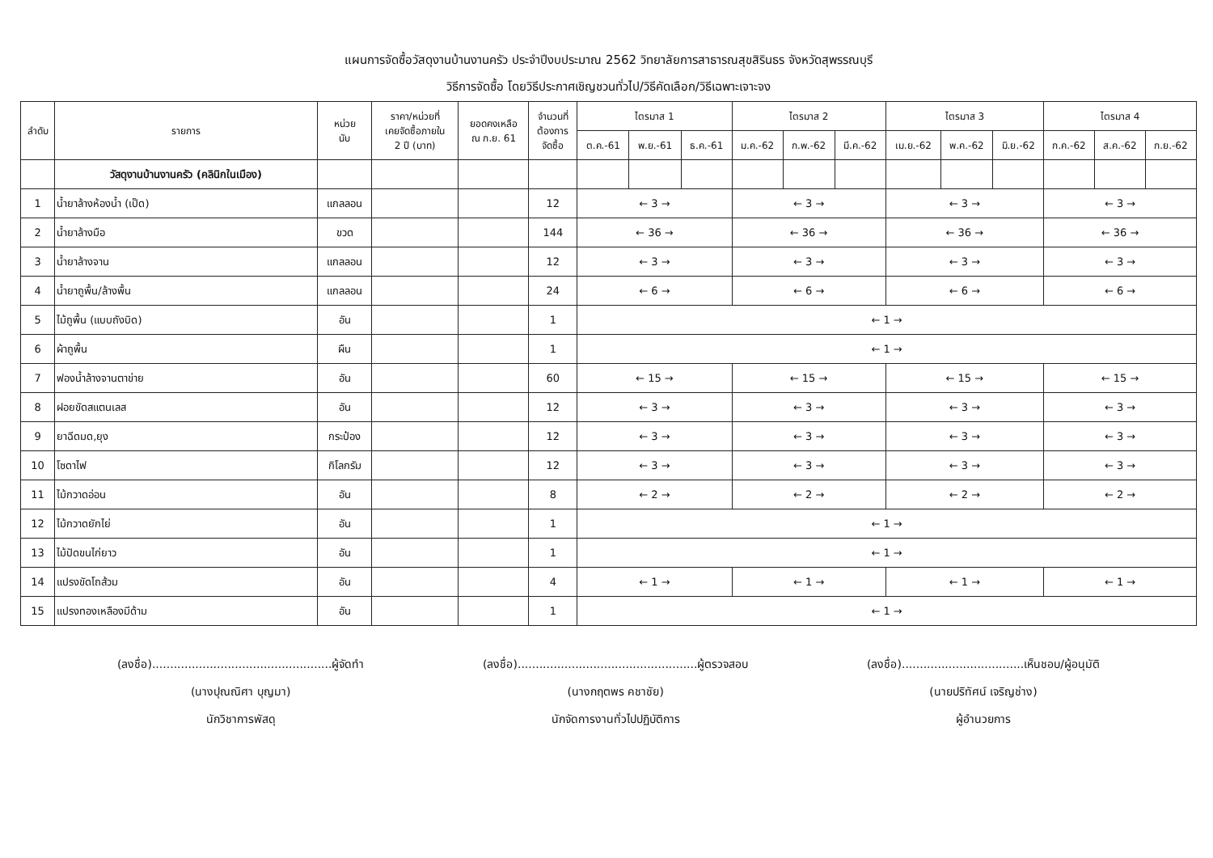แผนการจัดซื้อวัสดุงานบ้านงานครัว ประจำปีงบประมาณ 2562 วิทยาลัยการสาธารณสุขสิรินธร จังหวัดสุพรรณบุรี
วิธีการจัดซื้อ โดยวิธีประกาศเชิญชวนทั่วไป/วิธีคัดเลือก/วิธีเฉพาะเจาะจง
| ลำดับ | รายการ | หน่วย นับ | ราคา/หน่วยที่ เคยจัดซื้อภายใน 2 ปี (บาท) | ยอดคงเหลือ ณ ก.ย. 61 | จำนวนที่ ต้องการ จัดซื้อ | ไตรมาส 1 | | | ไตรมาส 2 | | | ไตรมาส 3 | | | ไตรมาส 4 | | |
| --- | --- | --- | --- | --- | --- | --- | --- | --- | --- | --- | --- | --- | --- | --- | --- | --- | --- |
| | | | | | | ต.ค.-61 | พ.ย.-61 | ธ.ค.-61 | ม.ค.-62 | ก.พ.-62 | มี.ค.-62 | เม.ย.-62 | พ.ค.-62 | มิ.ย.-62 | ก.ค.-62 | ส.ค.-62 | ก.ย.-62 |
| | วัสดุงานบ้านงานครัว (คลินิกในเมือง) | | | | | | | | | | | | | | | | |
| 1 | น้ำยาล้างห้องน้ำ (เป็ด) | แกลลอน | | | 12 | ← 3 → | | | ← 3 → | | | ← 3 → | | | ← 3 → | | |
| 2 | น้ำยาล้างมือ | ขวด | | | 144 | ← 36 → | | | ← 36 → | | | ← 36 → | | | ← 36 → | | |
| 3 | น้ำยาล้างจาน | แกลลอน | | | 12 | ← 3 → | | | ← 3 → | | | ← 3 → | | | ← 3 → | | |
| 4 | น้ำยาถูพื้น/ล้างพื้น | แกลลอน | | | 24 | ← 6 → | | | ← 6 → | | | ← 6 → | | | ← 6 → | | |
| 5 | ไม้ถูพื้น (แบบถังบิด) | อัน | | | 1 | ← 1 → | | | | | | | | | | | |
| 6 | ผ้าถูพื้น | ผืน | | | 1 | ← 1 → | | | | | | | | | | | |
| 7 | ฟองน้ำล้างจานตาข่าย | อัน | | | 60 | ← 15 → | | | ← 15 → | | | ← 15 → | | | ← 15 → | | |
| 8 | ฝอยขัดสแตนเลส | อัน | | | 12 | ← 3 → | | | ← 3 → | | | ← 3 → | | | ← 3 → | | |
| 9 | ยาฉีดมด,ยุง | กระป๋อง | | | 12 | ← 3 → | | | ← 3 → | | | ← 3 → | | | ← 3 → | | |
| 10 | โซดาไฟ | กิโลกรัม | | | 12 | ← 3 → | | | ← 3 → | | | ← 3 → | | | ← 3 → | | |
| 11 | ไม้กวาดอ่อน | อัน | | | 8 | ← 2 → | | | ← 2 → | | | ← 2 → | | | ← 2 → | | |
| 12 | ไม้กวาดยักไย่ | อัน | | | 1 | ← 1 → | | | | | | | | | | | |
| 13 | ไม้ปัดขนไก่ยาว | อัน | | | 1 | ← 1 → | | | | | | | | | | | |
| 14 | แปรงขัดโถส้วม | อัน | | | 4 | ← 1 → | | | ← 1 → | | | ← 1 → | | | ← 1 → | | |
| 15 | แปรงทองเหลืองมีด้าม | อัน | | | 1 | ← 1 → | | | | | | | | | | | |
(ลงชื่อ)..................................................ผู้จัดทำ
(นางปุณณิศา บุญมา)
นักวิชาการพัสดุ
(ลงชื่อ)..................................................ผู้ตรวจสอบ
(นางกฤตพร คชาชัย)
นักจัดการงานทั่วไปปฏิบัติการ
(ลงชื่อ)..................................เห็นชอบ/ผู้อนุมัติ
(นายปริทัศน์ เจริญช่าง)
ผู้อำนวยการ